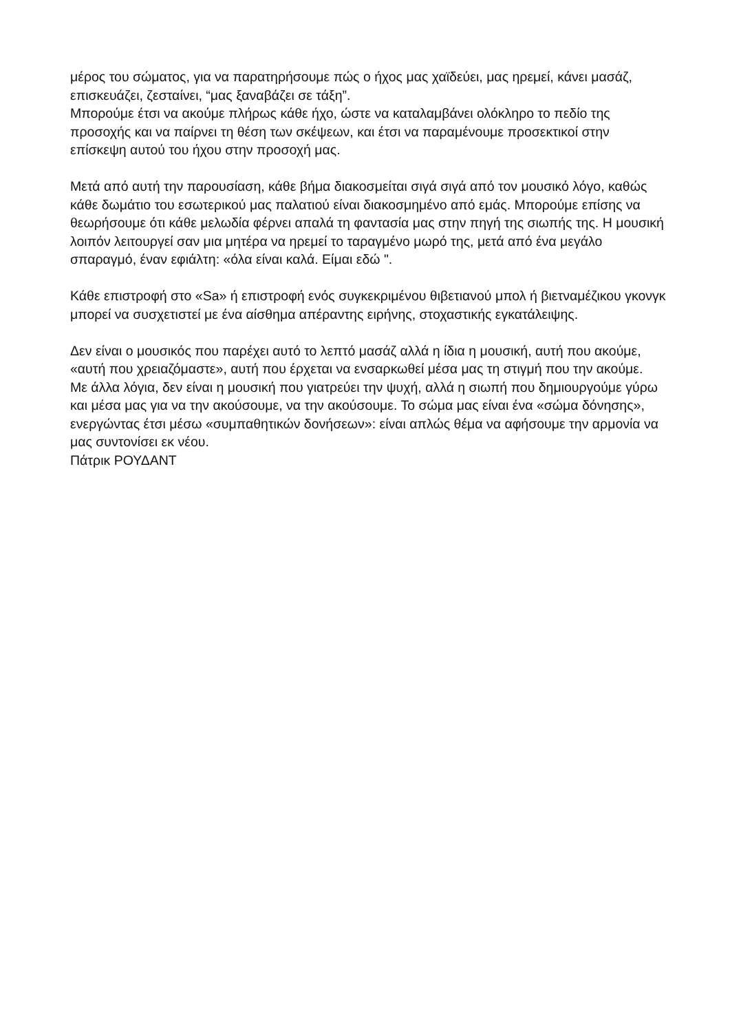μέρος του σώματος, για να παρατηρήσουμε πώς ο ήχος μας χαϊδεύει, μας ηρεμεί, κάνει μασάζ, επισκευάζει, ζεσταίνει, “μας ξαναβάζει σε τάξη”.
Μπορούμε έτσι να ακούμε πλήρως κάθε ήχο, ώστε να καταλαμβάνει ολόκληρο το πεδίο της προσοχής και να παίρνει τη θέση των σκέψεων, και έτσι να παραμένουμε προσεκτικοί στην επίσκεψη αυτού του ήχου στην προσοχή μας.
Μετά από αυτή την παρουσίαση, κάθε βήμα διακοσμείται σιγά σιγά από τον μουσικό λόγο, καθώς κάθε δωμάτιο του εσωτερικού μας παλατιού είναι διακοσμημένο από εμάς. Μπορούμε επίσης να θεωρήσουμε ότι κάθε μελωδία φέρνει απαλά τη φαντασία μας στην πηγή της σιωπής της. Η μουσική λοιπόν λειτουργεί σαν μια μητέρα να ηρεμεί το ταραγμένο μωρό της, μετά από ένα μεγάλο σπαραγμό, έναν εφιάλτη: «όλα είναι καλά. Είμαι εδώ ".
Κάθε επιστροφή στο «Sa» ή επιστροφή ενός συγκεκριμένου θιβετιανού μπολ ή βιετναμέζικου γκονγκ μπορεί να συσχετιστεί με ένα αίσθημα απέραντης ειρήνης, στοχαστικής εγκατάλειψης.
Δεν είναι ο μουσικός που παρέχει αυτό το λεπτό μασάζ αλλά η ίδια η μουσική, αυτή που ακούμε, «αυτή που χρειαζόμαστε», αυτή που έρχεται να ενσαρκωθεί μέσα μας τη στιγμή που την ακούμε.
Με άλλα λόγια, δεν είναι η μουσική που γιατρεύει την ψυχή, αλλά η σιωπή που δημιουργούμε γύρω και μέσα μας για να την ακούσουμε, να την ακούσουμε. Το σώμα μας είναι ένα «σώμα δόνησης», ενεργώντας έτσι μέσω «συμπαθητικών δονήσεων»: είναι απλώς θέμα να αφήσουμε την αρμονία να μας συντονίσει εκ νέου.
Πάτρικ ΡΟΥΔΑΝΤ